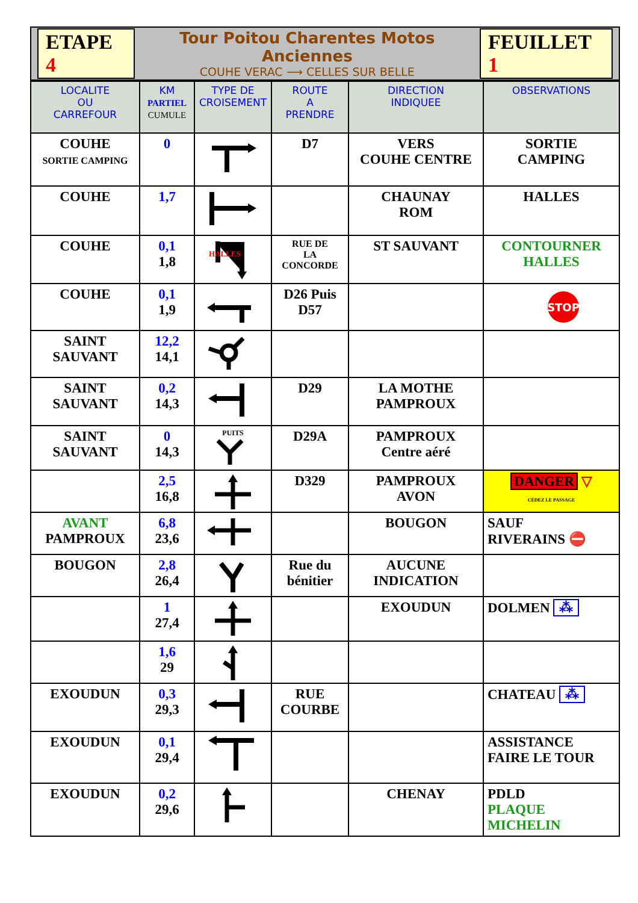ETAPE 4
Tour Poitou Charentes Motos Anciennes
COUHE VERAC ⟶ CELLES SUR BELLE
FEUILLET 1
| LOCALITE OU CARREFOUR | KM PARTIEL CUMULE | TYPE DE CROISEMENT | ROUTE A PRENDRE | DIRECTION INDIQUEE | OBSERVATIONS |
| --- | --- | --- | --- | --- | --- |
| COUHE SORTIE CAMPING | 0 | | D7 | VERS COUHE CENTRE | SORTIE CAMPING |
| COUHE | 1,7 | | | CHAUNAY ROM | HALLES |
| COUHE | 0,1 1,8 | HALLES | RUE DE LA CONCORDE | ST SAUVANT | CONTOURNER HALLES |
| COUHE | 0,1 1,9 | | D26 Puis D57 | | STOP |
| SAINT SAUVANT | 12,2 14,1 | | | | |
| SAINT SAUVANT | 0,2 14,3 | | D29 | LA MOTHE PAMPROUX | |
| SAINT SAUVANT | 0 14,3 | PUITS | D29A | PAMPROUX Centre aéré | |
| | 2,5 16,8 | | D329 | PAMPROUX AVON | DANGER ▽ CÉDEZ LE PASSAGE |
| AVANT PAMPROUX | 6,8 23,6 | | | BOUGON | SAUF RIVERAINS ⛔ |
| BOUGON | 2,8 26,4 | | Rue du bénitier | AUCUNE INDICATION | |
| | 1 27,4 | | | EXOUDUN | DOLMEN ⁂ |
| | 1,6 29 | | | | |
| EXOUDUN | 0,3 29,3 | | RUE COURBE | | CHATEAU ⁂ |
| EXOUDUN | 0,1 29,4 | | | | ASSISTANCE FAIRE LE TOUR |
| EXOUDUN | 0,2 29,6 | | | CHENAY | PDLD PLAQUE MICHELIN |